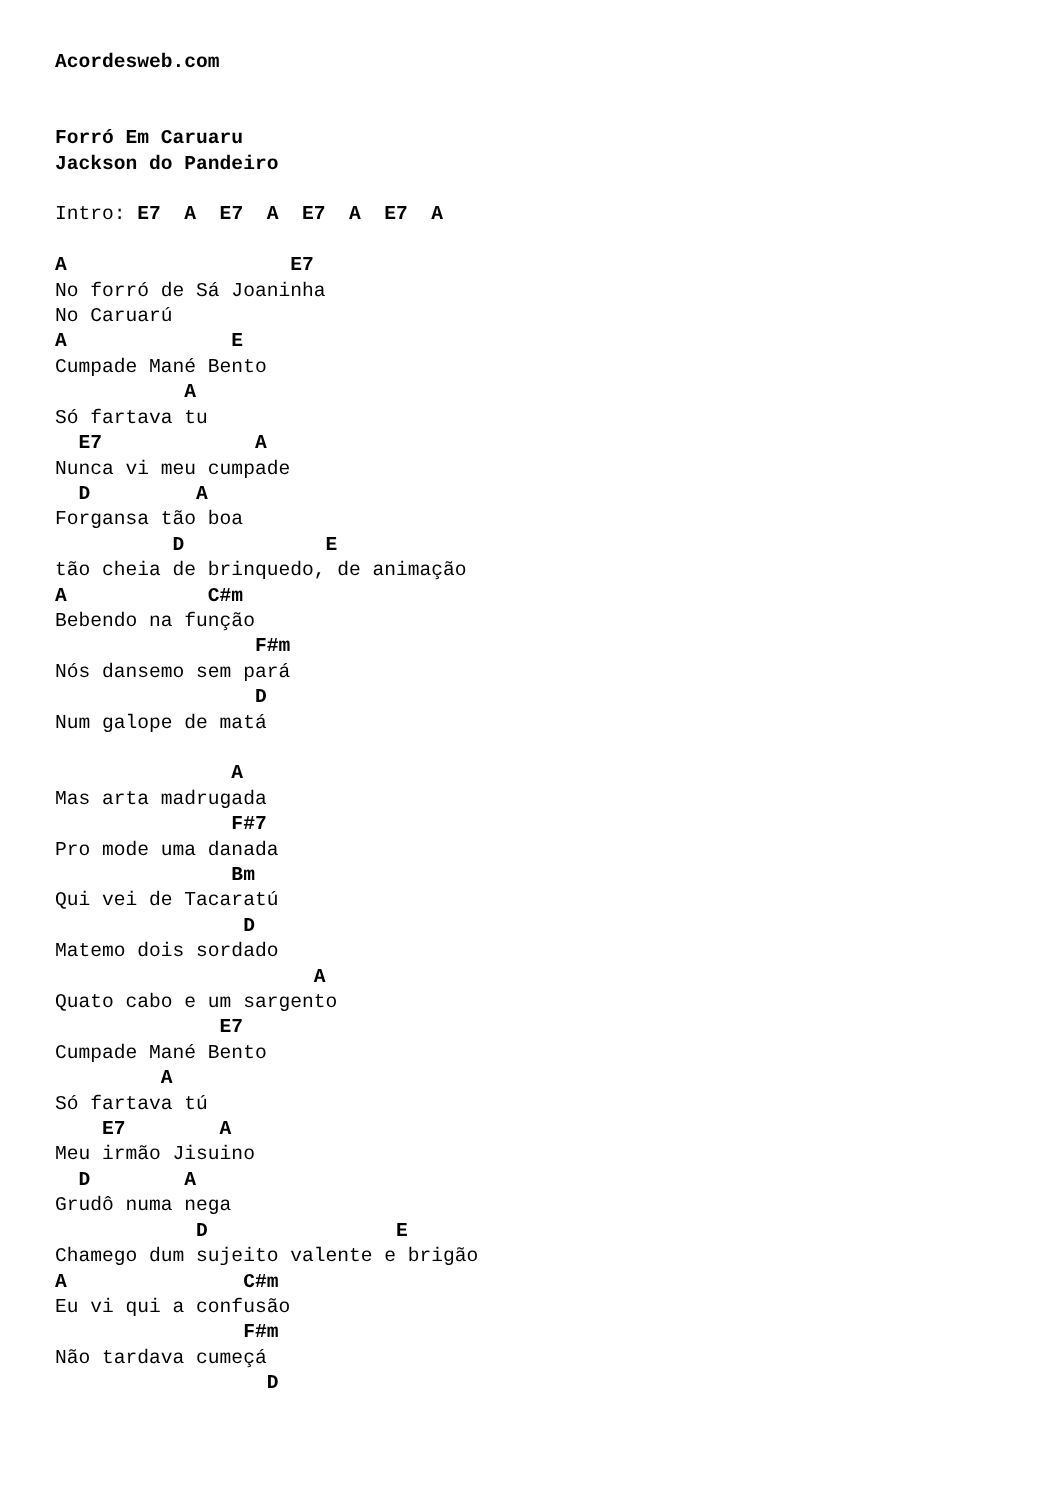Acordesweb.com


Forró Em Caruaru
Jackson do Pandeiro

Intro: E7  A  E7  A  E7  A  E7  A

A                   E7
No forró de Sá Joaninha
No Caruarú
A              E
Cumpade Mané Bento
           A
Só fartava tu
  E7             A
Nunca vi meu cumpade
  D         A
Forgansa tão boa
          D            E
tão cheia de brinquedo, de animação
A            C#m
Bebendo na função
                 F#m
Nós dansemo sem pará
                 D
Num galope de matá

               A
Mas arta madrugada
               F#7
Pro mode uma danada
               Bm
Qui vei de Tacaratú
                D
Matemo dois sordado
                      A
Quato cabo e um sargento
              E7
Cumpade Mané Bento
         A
Só fartava tú
    E7        A
Meu irmão Jisuino
  D        A
Grudô numa nega
            D                E
Chamego dum sujeito valente e brigão
A               C#m
Eu vi qui a confusão
                F#m
Não tardava cumeçá
                  D